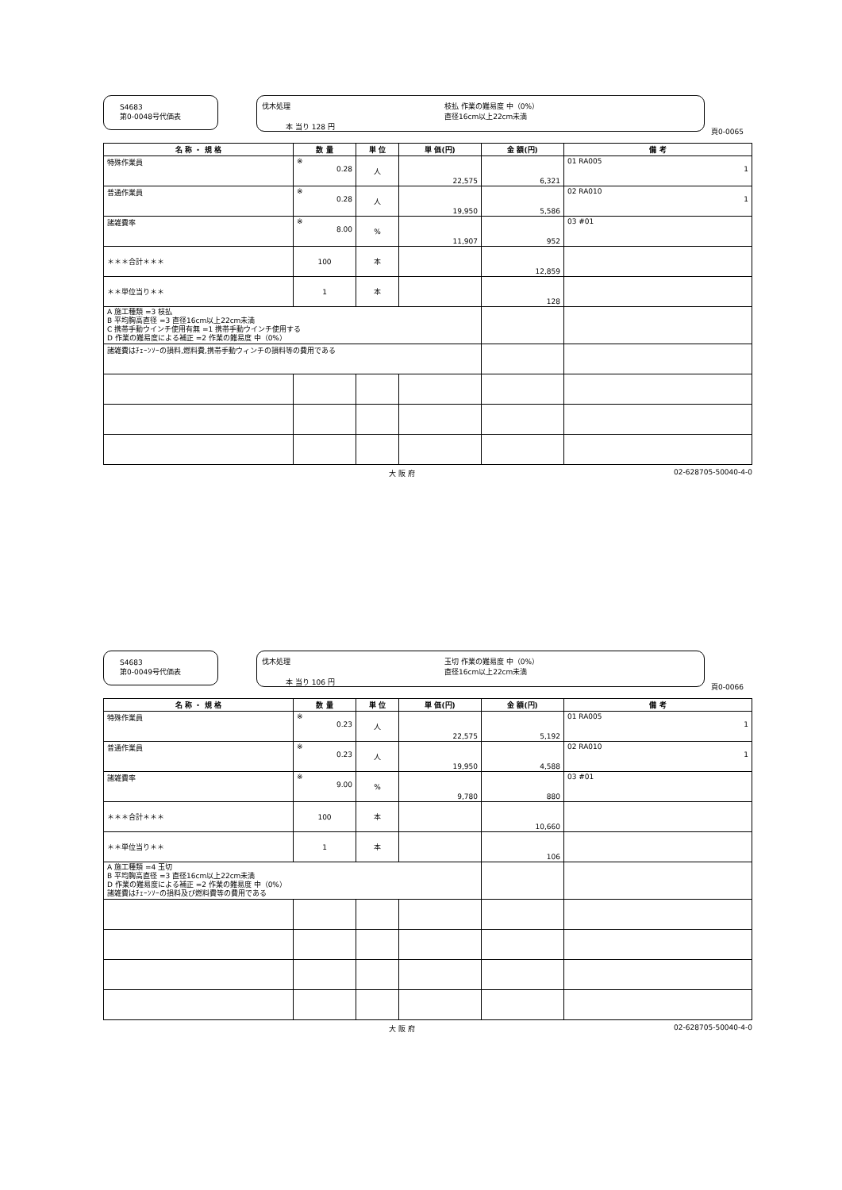S4683
第0-0048号代価表
伐木処理
枝払 作業の難易度 中（0%）
直径16cm以上22cm未満
本 当り 128 円
頁0-0065
| 名 称 ・ 規 格 | 数 量 | 単 位 | 単 価(円) | 金 額(円) | 備 考 |
| --- | --- | --- | --- | --- | --- |
| 特殊作業員 | ※ 0.28 | 人 | 22,575 | 6,321 | 01 RA005 1 |
| 普通作業員 | ※ 0.28 | 人 | 19,950 | 5,586 | 02 RA010 1 |
| 諸雑費率 | ※ 8.00 | % | 11,907 | 952 | 03 #01 |
| ＊＊＊合計＊＊＊ | 100 | 本 | | 12,859 | |
| ＊＊単位当り＊＊ | 1 | 本 | | 128 | |
| A 施工種類 =3 枝払 B 平均胸高直径 =3 直径16cm以上22cm未満 C 携帯手動ウインチ使用有無 =1 携帯手動ウインチ使用する D 作業の難易度による補正 =2 作業の難易度 中（0%） | | | | | |
| 諸雑費はﾁｪｰﾝｿｰの損料,燃料費,携帯手動ウィンチの損料等の費用である | | | | | |
大 阪 府 02-628705-50040-4-0
S4683
第0-0049号代価表
伐木処理
玉切 作業の難易度 中（0%）
直径16cm以上22cm未満
本 当り 106 円
頁0-0066
| 名 称 ・ 規 格 | 数 量 | 単 位 | 単 価(円) | 金 額(円) | 備 考 |
| --- | --- | --- | --- | --- | --- |
| 特殊作業員 | ※ 0.23 | 人 | 22,575 | 5,192 | 01 RA005 1 |
| 普通作業員 | ※ 0.23 | 人 | 19,950 | 4,588 | 02 RA010 1 |
| 諸雑費率 | ※ 9.00 | % | 9,780 | 880 | 03 #01 |
| ＊＊＊合計＊＊＊ | 100 | 本 | | 10,660 | |
| ＊＊単位当り＊＊ | 1 | 本 | | 106 | |
| A 施工種類 =4 玉切 B 平均胸高直径 =3 直径16cm以上22cm未満 D 作業の難易度による補正 =2 作業の難易度 中（0%） 諸雑費はﾁｪｰﾝｿｰの損料及び燃料費等の費用である | | | | | |
大 阪 府 02-628705-50040-4-0